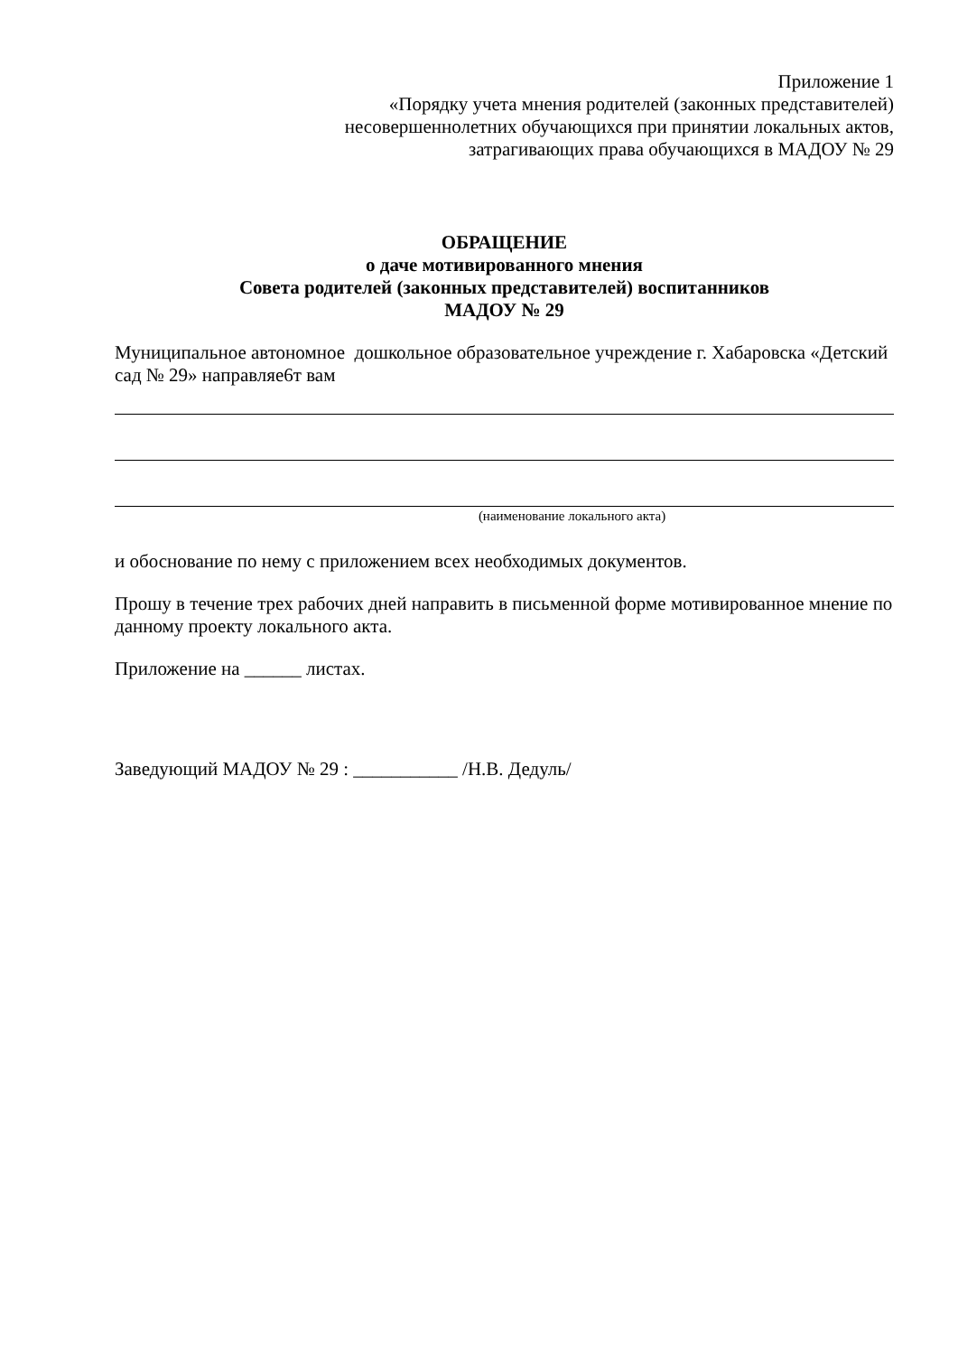Приложение 1
«Порядку учета мнения родителей (законных представителей)
несовершеннолетних обучающихся при принятии локальных актов,
затрагивающих права обучающихся в МАДОУ № 29
ОБРАЩЕНИЕ
о даче мотивированного мнения
Совета родителей (законных представителей) воспитанников
МАДОУ № 29
Муниципальное автономное дошкольное образовательное учреждение г. Хабаровска «Детский сад № 29» направляе6т вам
(наименование локального акта)
и обоснование по нему с приложением всех необходимых документов.
Прошу в течение трех рабочих дней направить в письменной форме мотивированное мнение по данному проекту локального акта.
Приложение на ______ листах.
Заведующий МАДОУ № 29 : ___________ /Н.В. Дедуль/